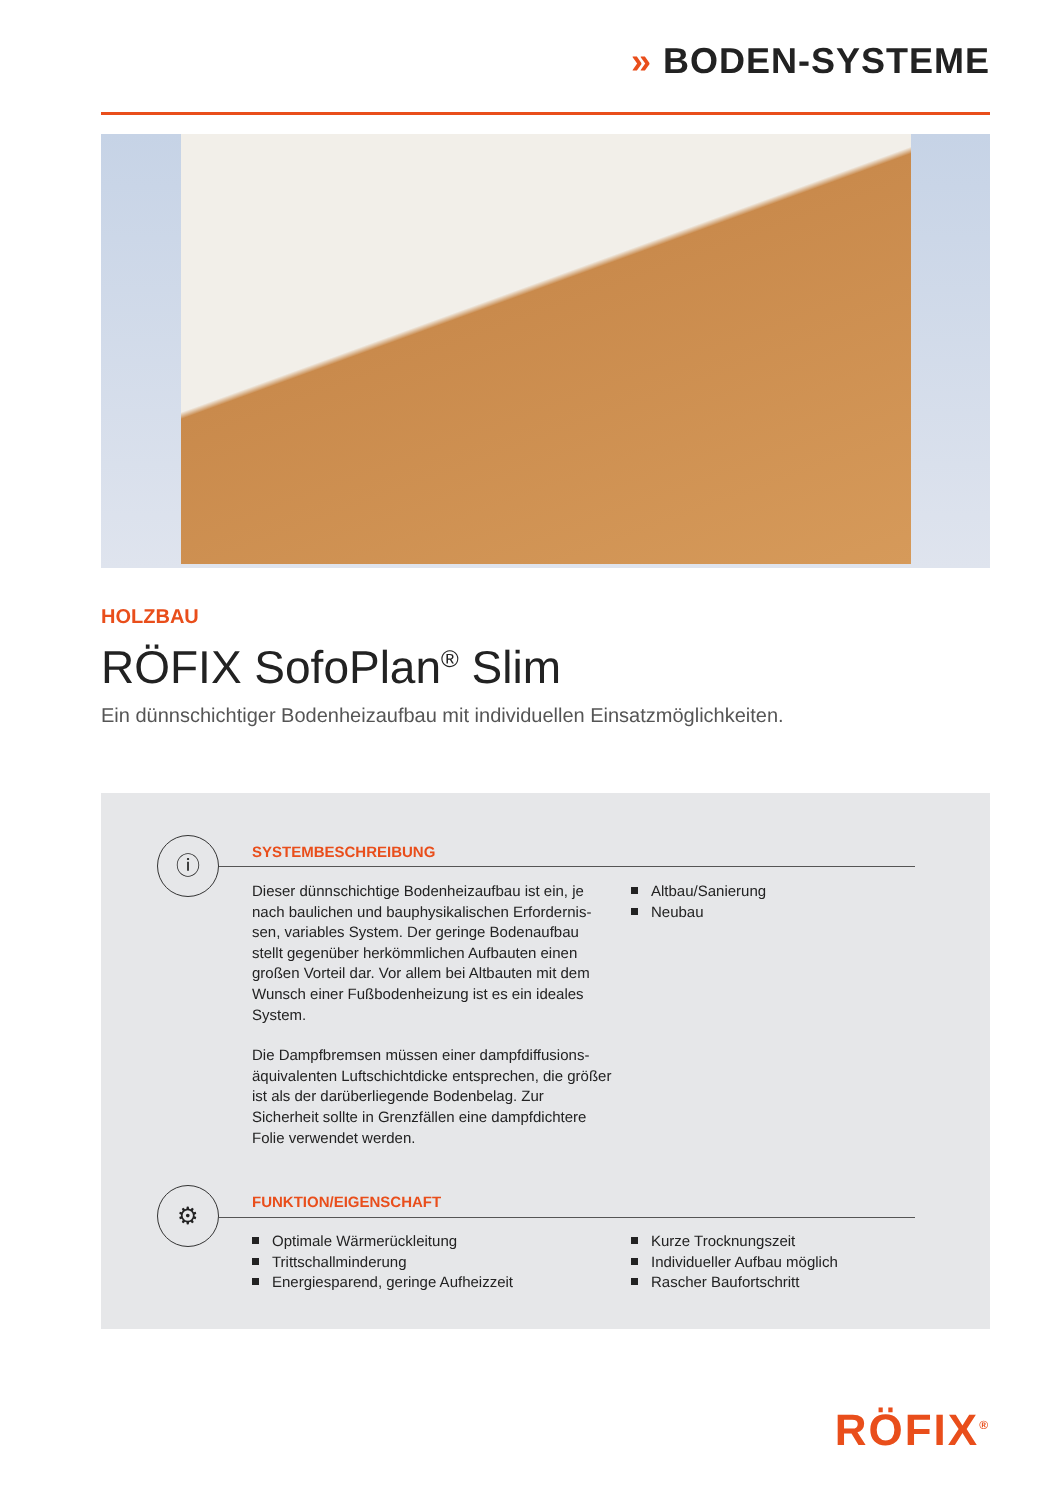» BODEN-SYSTEME
HOLZBAU
RÖFIX SofoPlan<sup>®</sup> Slim
Ein dünnschichtiger Bodenheizaufbau mit individuellen Einsatzmöglichkeiten.
ⓘ SYSTEMBESCHREIBUNG
Dieser dünnschichtige Bodenheizaufbau ist ein, je nach baulichen und bauphysikalischen Erfordernis-sen, variables System. Der geringe Bodenaufbau stellt gegenüber herkömmlichen Aufbauten einen großen Vorteil dar. Vor allem bei Altbauten mit dem Wunsch einer Fußbodenheizung ist es ein ideales System.
Die Dampfbremsen müssen einer dampfdiffusions-äquivalenten Luftschichtdicke entsprechen, die größer ist als der darüberliegende Bodenbelag. Zur Sicherheit sollte in Grenzfällen eine dampfdichtere Folie verwendet werden.
Altbau/Sanierung
Neubau
⚙ FUNKTION/EIGENSCHAFT
Optimale Wärmerückleitung
Trittschallminderung
Energiesparend, geringe Aufheizzeit
Kurze Trocknungszeit
Individueller Aufbau möglich
Rascher Baufortschritt
RÖFIX<sup>®</sup>